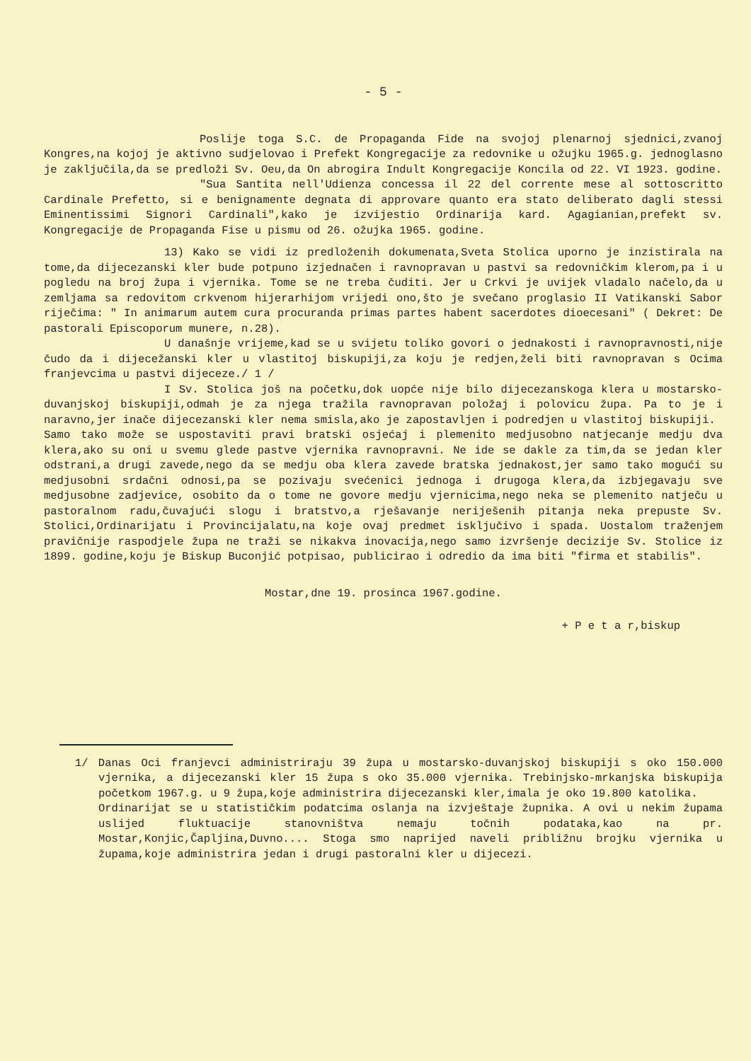- 5 -
Poslije toga S.C. de Propaganda Fide na svojoj plenarnoj sjednici,zvanoj Kongres,na kojoj je aktivno sudjelovao i Prefekt Kongregacije za redovnike u ožujku 1965.g. jednoglasno je zaključila,da se predloži Sv. Oeu,da On abrogira Indult Kongregacije Koncila od 22. VI 1923. godine.
"Sua Santita nell'Udienza concessa il 22 del corrente mese al sottoscritto Cardinale Prefetto, si e benignamente degnata di approvare quanto era stato deliberato dagli stessi Eminentissimi Signori Cardinali",kako je izvijestio Ordinarija kard. Agagianian,prefekt sv. Kongregacije de Propaganda Fise u pismu od 26. ožujka 1965. godine.
13) Kako se vidi iz predloženih dokumenata,Sveta Stolica uporno je inzistirala na tome,da dijecezanski kler bude potpuno izjednačen i ravnopravan u pastvi sa redovničkim klerom,pa i u pogledu na broj župa i vjernika. Tome se ne treba čuditi. Jer u Crkvi je uvijek vladalo načelo,da u zemljama sa redovitom crkvenom hijerarhijom vrijedi ono,što je svečano proglasio II Vatikanski Sabor riječima: " In animarum autem cura procuranda primas partes habent sacerdotes dioecesani" ( Dekret: De pastorali Episcoporum munere, n.28).
U današnje vrijeme,kad se u svijetu toliko govori o jednakosti i ravnopravnosti,nije čudo da i dijecežanski kler u vlastitoj biskupiji,za koju je redjen,želi biti ravnopravan s Ocima franjevcima u pastvi dijeceze./ 1 /
I Sv. Stolica još na početku,dok uopće nije bilo dijecezanskoga klera u mostarsko-duvanjskoj biskupiji,odmah je za njega tražila ravnopravan položaj i polovicu župa. Pa to je i naravno,jer inače dijecezanski kler nema smisla,ako je zapostavljen i podredjen u vlastitoj biskupiji.
Samo tako može se uspostaviti pravi bratski osjećaj i plemenito medjusobno natjecanje medju dva klera,ako su oni u svemu glede pastve vjernika ravnopravni. Ne ide se dakle za tim,da se jedan kler odstrani,a drugi zavede,nego da se medju oba klera zavede bratska jednakost,jer samo tako mogući su medjusobni srdačni odnosi,pa se pozivaju svećenici jednoga i drugoga klera,da izbjegavaju sve medjusobne zadjevice, osobito da o tome ne govore medju vjernicima,nego neka se plemenito natječu u pastoralnom radu,čuvajući slogu i bratstvo,a rješavanje neriješenih pitanja neka prepuste Sv. Stolici,Ordinarijatu i Provincijalatu,na koje ovaj predmet isključivo i spada. Uostalom traženjem pravičnije raspodjele župa ne traži se nikakva inovacija,nego samo izvršenje decizije Sv. Stolice iz 1899. godine,koju je Biskup Buconjić potpisao, publicirao i odredio da ima biti "firma et stabilis".
Mostar,dne 19. prosinca 1967.godine.
+ P e t a r,biskup
1/ Danas Oci franjevci administriraju 39 župa u mostarsko-duvanjskoj biskupiji s oko 150.000 vjernika, a dijecezanski kler 15 župa s oko 35.000 vjernika. Trebinjsko-mrkanjska biskupija početkom 1967.g. u 9 župa,koje administrira dijecezanski kler,imala je oko 19.800 katolika.
Ordinarijat se u statističkim podatcima oslanja na izvještaje župnika. A ovi u nekim župama uslijed fluktuacije stanovništva nemaju točnih podataka,kao na pr. Mostar,Konjic,Čapljina,Duvno.... Stoga smo naprijed naveli približnu brojku vjernika u župama,koje administrira jedan i drugi pastoralni kler u dijecezi.